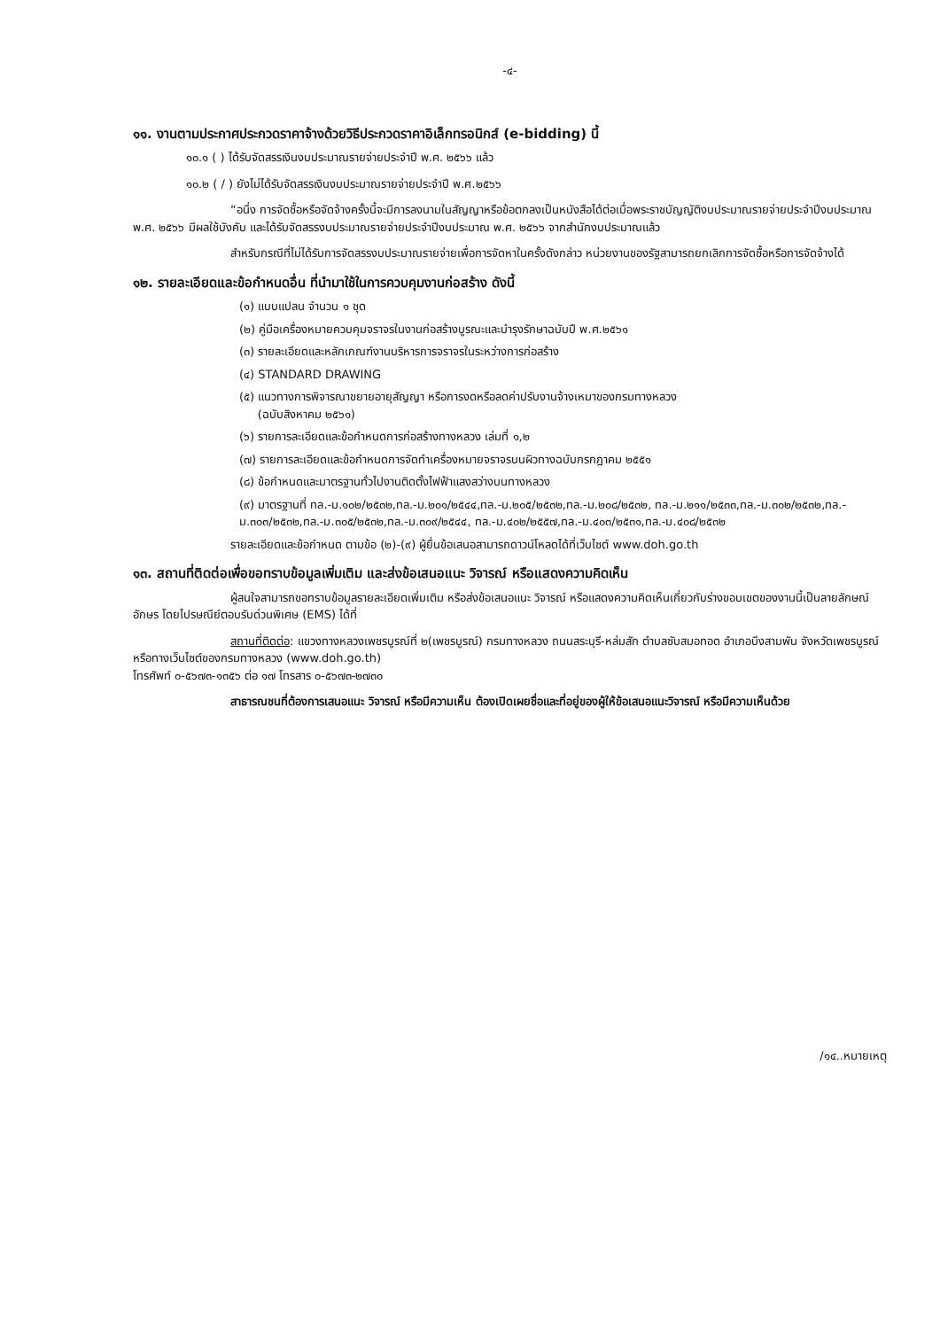-๔-
๑๑. งานตามประกาศประกวดราคาจ้างด้วยวิธีประกวดราคาอิเล็กทรอนิกส์ (e-bidding) นี้
๑๐.๑ ( ) ได้รับจัดสรรเงินงบประมาณรายจ่ายประจำปี พ.ศ. ๒๕๖๖ แล้ว
๑๐.๒ ( / ) ยังไม่ได้รับจัดสรรเงินงบประมาณรายจ่ายประจำปี พ.ศ.๒๕๖๖
“อนึ่ง การจัดซื้อหรือจัดจ้างครั้งนี้จะมีการลงนามในสัญญาหรือข้อตกลงเป็นหนังสือได้ต่อเมื่อพระราชบัญญัติงบประมาณรายจ่ายประจำปีงบประมาณ พ.ศ. ๒๕๖๖ มีผลใช้บังคับ และได้รับจัดสรรงบประมาณรายจ่ายประจำปีงบประมาณ พ.ศ. ๒๕๖๖ จากสำนักงบประมาณแล้ว
สำหรับกรณีที่ไม่ได้รับการจัดสรรงบประมาณรายจ่ายเพื่อการจัดหาในครั้งดังกล่าว หน่วยงานของรัฐสามารถยกเลิกการจัดซื้อหรือการจัดจ้างได้
๑๒. รายละเอียดและข้อกำหนดอื่น ที่นำมาใช้ในการควบคุมงานก่อสร้าง ดังนี้
(๑) แบบแปลน จำนวน ๑ ชุด
(๒) คู่มือเครื่องหมายควบคุมจราจรในงานก่อสร้างบูรณะและบำรุงรักษาฉบับปี พ.ศ.๒๕๖๑
(๓) รายละเอียดและหลักเกณฑ์งานบริหารการจราจรในระหว่างการก่อสร้าง
(๔) STANDARD DRAWING
(๕) แนวทางการพิจารณาขยายอายุสัญญา หรือการงดหรือลดค่าปรับงานจ้างเหมาของกรมทางหลวง
(ฉบับสิงหาคม ๒๕๖๑)
(๖) รายการละเอียดและข้อกำหนดการก่อสร้างทางหลวง เล่มที่ ๑,๒
(๗) รายการละเอียดและข้อกำหนดการจัดทำเครื่องหมายจราจรบนผิวทางฉบับกรกฎาคม ๒๕๕๑
(๘) ข้อกำหนดและมาตรฐานทั่วไปงานติดตั้งไฟฟ้าแสงสว่างบนทางหลวง
(๙) มาตรฐานที่ ทล.-ม.๑๐๒/๒๕๓๒,ทล.-ม.๒๐๑/๒๕๔๔,ทล.-ม.๒๐๕/๒๕๓๒,ทล.-ม.๒๐๘/๒๕๓๒, ทล.-ม.๒๑๑/๒๕๓๓,ทล.-ม.๓๐๒/๒๕๓๒,ทล.-ม.๓๐๓/๒๕๓๒,ทล.-ม.๓๐๕/๒๕๓๒,ทล.-ม.๓๐๙/๒๕๔๔, ทล.-ม.๔๐๒/๒๕๕๗,ทล.-ม.๔๐๓/๒๕๓๑,ทล.-ม.๔๐๘/๒๕๓๒
รายละเอียดและข้อกำหนด ตามข้อ (๒)-(๙) ผู้ยื่นข้อเสนอสามารถดาวน์โหลดได้ที่เว็บไซต์ www.doh.go.th
๑๓. สถานที่ติดต่อเพื่อขอทราบข้อมูลเพิ่มเติม และส่งข้อเสนอแนะ วิจารณ์ หรือแสดงความคิดเห็น
ผู้สนใจสามารถขอทราบข้อมูลรายละเอียดเพิ่มเติม หรือส่งข้อเสนอแนะ วิจารณ์ หรือแสดงความคิดเห็นเกี่ยวกับร่างขอบเขตของงานนี้เป็นลายลักษณ์อักษร โดยไปรษณีย์ตอบรับด่วนพิเศษ (EMS) ได้ที่
สถานที่ติดต่อ: แขวงทางหลวงเพชรบูรณ์ที่ ๒(เพชรบูรณ์) กรมทางหลวง ถนนสระบุรี-หล่มสัก ตำบลซับสมอทอด อำเภอบึงสามพัน จังหวัดเพชรบูรณ์ หรือทางเว็บไซต์ของกรมทางหลวง (www.doh.go.th)
โทรศัพท์ ๐-๕๖๗๓-๑๓๕๖ ต่อ ๑๗ โทรสาร ๐-๕๖๗๓-๒๗๓๐
สาธารณชนที่ต้องการเสนอแนะ วิจารณ์ หรือมีความเห็น ต้องเปิดเผยชื่อและที่อยู่ของผู้ให้ข้อเสนอแนะวิจารณ์ หรือมีความเห็นด้วย
/๑๔..หมายเหตุ